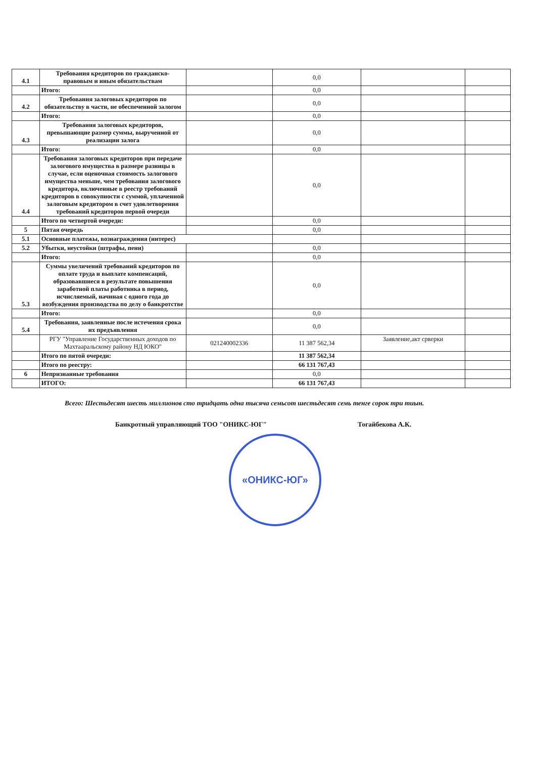| 4.1 | Требования кредиторов по гражданско-правовым и иным обязательствам | | 0,0 | | |
| | Итого: | | 0,0 | | |
| 4.2 | Требования залоговых кредиторов по обязательству в части, не обеспеченной залогом | | 0,0 | | |
| | Итого: | | 0,0 | | |
| 4.3 | Требования залоговых кредиторов, превышающие размер суммы, вырученной от реализации залога | | 0,0 | | |
| | Итого: | | 0,0 | | |
| 4.4 | Требования залоговых кредиторов при передаче залогового имущества в размере разницы в случае, если оценочная стоимость залогового имущества меньше, чем требования залогового кредитора, включенные в реестр требований кредиторов в совокупности с суммой, уплаченной залоговым кредитором в счет удовлетворения требований кредиторов первой очереди | | 0,0 | | |
| | Итого по четвертой очереди: | | 0,0 | | |
| 5 | Пятая очередь | | 0,0 | | |
| 5.1 | Основные платежы, вознаграждения (интерес) | | | | |
| 5.2 | Убытки, неустойки (штрафы, пени) | | 0,0 | | |
| | Итого: | | 0,0 | | |
| 5.3 | Суммы увеличений требований кредиторов по оплате труда и выплате компенсаций, образовавшиеся в результате повышения заработной платы работника в период, исчисляемый, начиная с одного года до возбуждения производства по делу о банкротстве | | 0,0 | | |
| | Итого: | | 0,0 | | |
| 5.4 | Требования, заявленные после истечения срока их предъявления | | 0,0 | | |
| | РГУ "Управление Государственных доходов по Махтааральскому району НД ЮКО" | 021240002336 | 11 387 562,34 | Заявление,акт срверки | |
| | Итого по пятой очереди: | | 11 387 562,34 | | |
| | Итого по реестру: | | 66 131 767,43 | | |
| 6 | Непризнанные требования | | 0,0 | | |
| | ИТОГО: | | 66 131 767,43 | | |
Всего: Шестьдесят шесть миллионов сто тридцать одна тысяча семьсот шестьдесят семь тенге сорок три тиын.
Банкротный управляющий ТОО "ОНИКС-ЮГ" Тогайбекова А.К.
«ОНИКС-ЮГ»